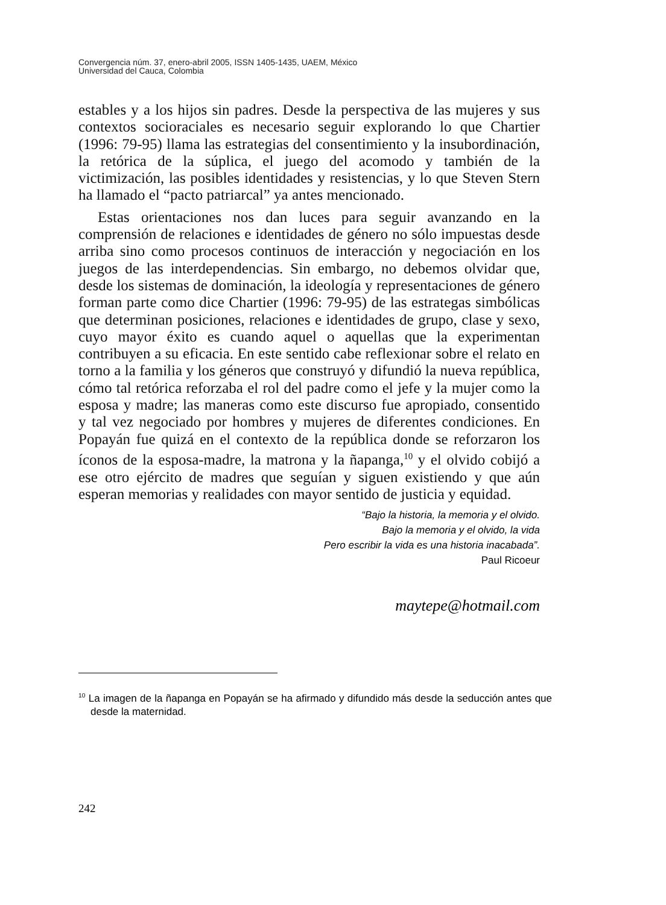Convergencia núm. 37, enero-abril 2005, ISSN 1405-1435, UAEM, México
Universidad del Cauca, Colombia
estables y a los hijos sin padres. Desde la perspectiva de las mujeres y sus contextos socioraciales es necesario seguir explorando lo que Chartier (1996: 79-95) llama las estrategias del consentimiento y la insubordinación, la retórica de la súplica, el juego del acomodo y también de la victimización, las posibles identidades y resistencias, y lo que Steven Stern ha llamado el “pacto patriarcal” ya antes mencionado.
Estas orientaciones nos dan luces para seguir avanzando en la comprensión de relaciones e identidades de género no sólo impuestas desde arriba sino como procesos continuos de interacción y negociación en los juegos de las interdependencias. Sin embargo, no debemos olvidar que, desde los sistemas de dominación, la ideología y representaciones de género forman parte como dice Chartier (1996: 79-95) de las estrategas simbólicas que determinan posiciones, relaciones e identidades de grupo, clase y sexo, cuyo mayor éxito es cuando aquel o aquellas que la experimentan contribuyen a su eficacia. En este sentido cabe reflexionar sobre el relato en torno a la familia y los géneros que construyó y difundió la nueva república, cómo tal retórica reforzaba el rol del padre como el jefe y la mujer como la esposa y madre; las maneras como este discurso fue apropiado, consentido y tal vez negociado por hombres y mujeres de diferentes condiciones. En Popayán fue quizá en el contexto de la república donde se reforzaron los íconos de la esposa-madre, la matrona y la ñapanga,<sup>10</sup> y el olvido cobijó a ese otro ejército de madres que seguían y siguen existiendo y que aún esperan memorias y realidades con mayor sentido de justicia y equidad.
“Bajo la historia, la memoria y el olvido.
Bajo la memoria y el olvido, la vida
Pero escribir la vida es una historia inacabada”.
Paul Ricoeur
maytepe@hotmail.com
<sup>10</sup> La imagen de la ñapanga en Popayán se ha afirmado y difundido más desde la seducción antes que desde la maternidad.
242